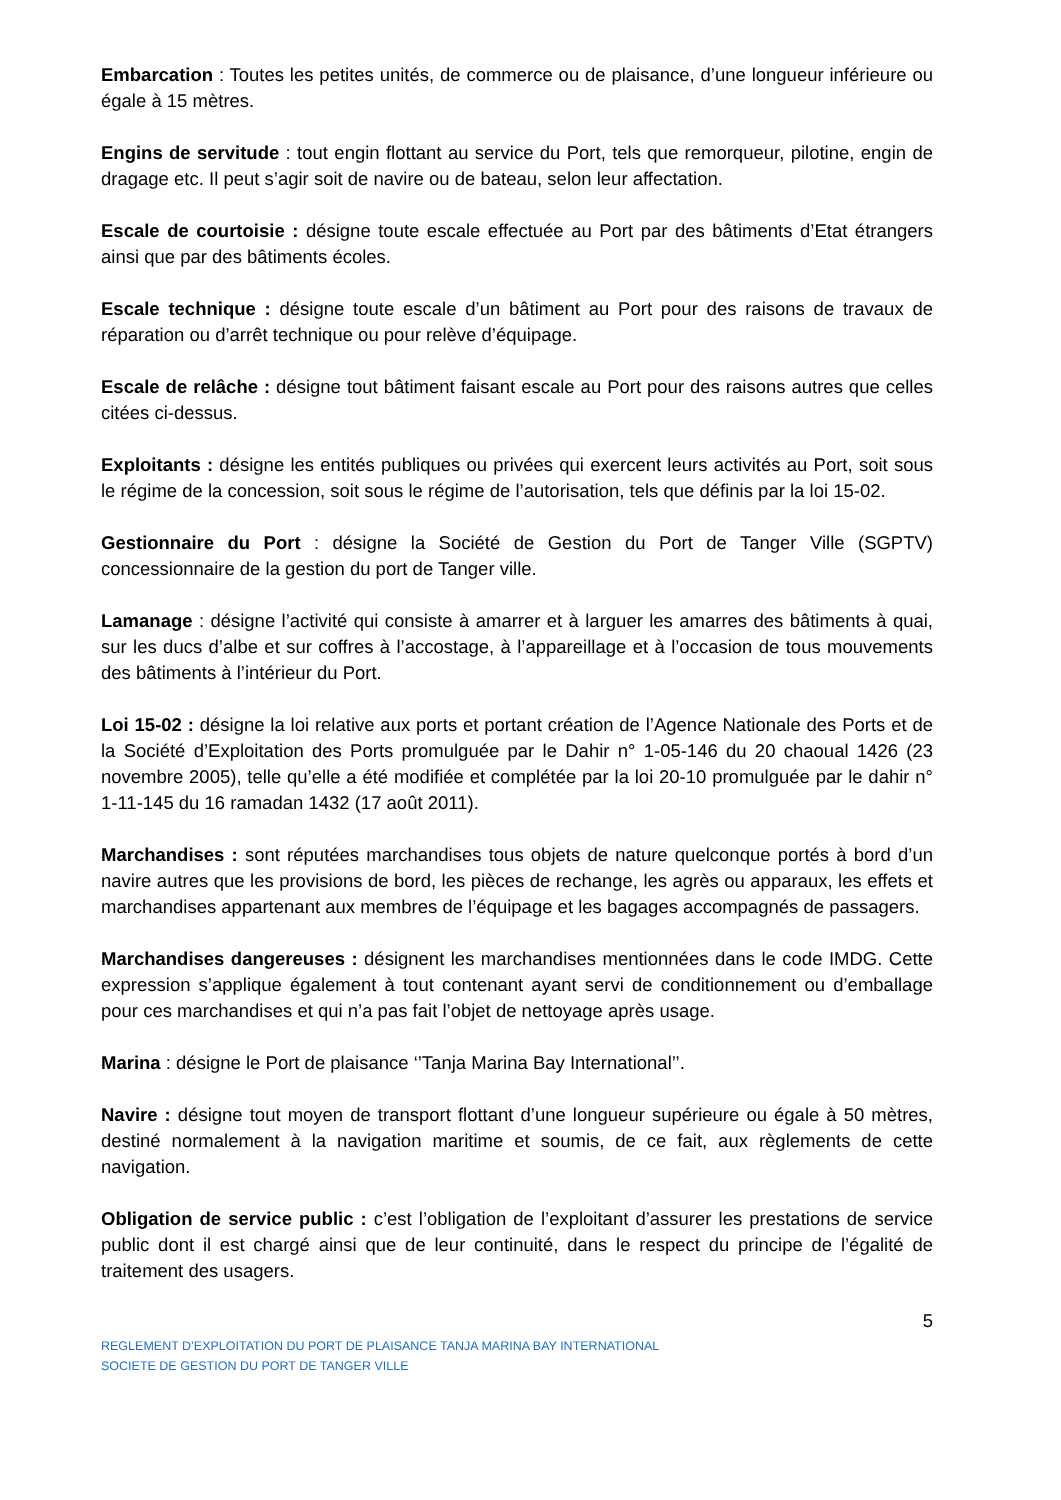Embarcation : Toutes les petites unités, de commerce ou de plaisance, d’une longueur inférieure ou égale à 15 mètres.
Engins de servitude : tout engin flottant au service du Port, tels que remorqueur, pilotine, engin de dragage etc. Il peut s’agir soit de navire ou de bateau, selon leur affectation.
Escale de courtoisie : désigne toute escale effectuée au Port par des bâtiments d’Etat étrangers ainsi que par des bâtiments écoles.
Escale technique : désigne toute escale d’un bâtiment au Port pour des raisons de travaux de réparation ou d’arrêt technique ou pour relève d’équipage.
Escale de relâche : désigne tout bâtiment faisant escale au Port pour des raisons autres que celles citées ci-dessus.
Exploitants : désigne les entités publiques ou privées qui exercent leurs activités au Port, soit sous le régime de la concession, soit sous le régime de l’autorisation, tels que définis par la loi 15-02.
Gestionnaire du Port : désigne la Société de Gestion du Port de Tanger Ville (SGPTV) concessionnaire de la gestion du port de Tanger ville.
Lamanage : désigne l’activité qui consiste à amarrer et à larguer les amarres des bâtiments à quai, sur les ducs d’albe et sur coffres à l’accostage, à l’appareillage et à l’occasion de tous mouvements des bâtiments à l’intérieur du Port.
Loi 15-02 : désigne la loi relative aux ports et portant création de l’Agence Nationale des Ports et de la Société d’Exploitation des Ports promulguée par le Dahir n° 1-05-146 du 20 chaoual 1426 (23 novembre 2005), telle qu’elle a été modifiée et complétée par la loi 20-10 promulguée par le dahir n° 1-11-145 du 16 ramadan 1432 (17 août 2011).
Marchandises : sont réputées marchandises tous objets de nature quelconque portés à bord d’un navire autres que les provisions de bord, les pièces de rechange, les agrès ou apparaux, les effets et marchandises appartenant aux membres de l’équipage et les bagages accompagnés de passagers.
Marchandises dangereuses : désignent les marchandises mentionnées dans le code IMDG. Cette expression s’applique également à tout contenant ayant servi de conditionnement ou d’emballage pour ces marchandises et qui n’a pas fait l’objet de nettoyage après usage.
Marina : désigne le Port de plaisance ‘’Tanja Marina Bay International’’.
Navire : désigne tout moyen de transport flottant d’une longueur supérieure ou égale à 50 mètres, destiné normalement à la navigation maritime et soumis, de ce fait, aux règlements de cette navigation.
Obligation de service public : c’est l’obligation de l’exploitant d’assurer les prestations de service public dont il est chargé ainsi que de leur continuité, dans le respect du principe de l’égalité de traitement des usagers.
5
REGLEMENT D’EXPLOITATION DU PORT DE PLAISANCE TANJA MARINA BAY INTERNATIONAL
SOCIETE DE GESTION DU PORT DE TANGER VILLE